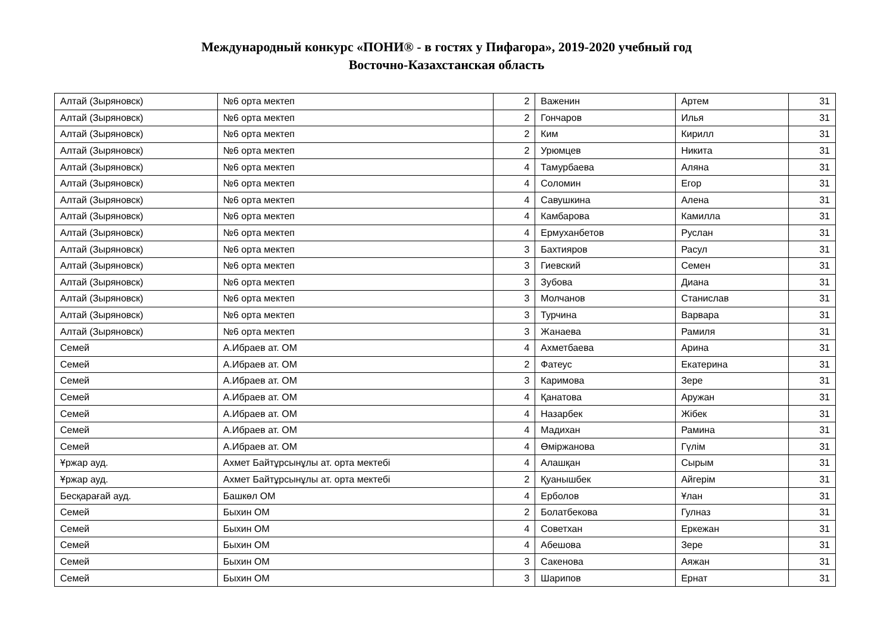Международный конкурс «ПОНИ® - в гостях у Пифагора», 2019-2020 учебный год
Восточно-Казахстанская область
| Алтай (Зыряновск) | №6 орта мектеп | 2 | Важенин | Артем | 31 |
| Алтай (Зыряновск) | №6 орта мектеп | 2 | Гончаров | Илья | 31 |
| Алтай (Зыряновск) | №6 орта мектеп | 2 | Ким | Кирилл | 31 |
| Алтай (Зыряновск) | №6 орта мектеп | 2 | Урюмцев | Никита | 31 |
| Алтай (Зыряновск) | №6 орта мектеп | 4 | Тамурбаева | Аляна | 31 |
| Алтай (Зыряновск) | №6 орта мектеп | 4 | Соломин | Егор | 31 |
| Алтай (Зыряновск) | №6 орта мектеп | 4 | Савушкина | Алена | 31 |
| Алтай (Зыряновск) | №6 орта мектеп | 4 | Камбарова | Камилла | 31 |
| Алтай (Зыряновск) | №6 орта мектеп | 4 | Ермуханбетов | Руслан | 31 |
| Алтай (Зыряновск) | №6 орта мектеп | 3 | Бахтияров | Расул | 31 |
| Алтай (Зыряновск) | №6 орта мектеп | 3 | Гиевский | Семен | 31 |
| Алтай (Зыряновск) | №6 орта мектеп | 3 | Зубова | Диана | 31 |
| Алтай (Зыряновск) | №6 орта мектеп | 3 | Молчанов | Станислав | 31 |
| Алтай (Зыряновск) | №6 орта мектеп | 3 | Турчина | Варвара | 31 |
| Алтай (Зыряновск) | №6 орта мектеп | 3 | Жанаева | Рамиля | 31 |
| Семей | А.Ибраев ат. ОМ | 4 | Ахметбаева | Арина | 31 |
| Семей | А.Ибраев ат. ОМ | 2 | Фатеус | Екатерина | 31 |
| Семей | А.Ибраев ат. ОМ | 3 | Каримова | Зере | 31 |
| Семей | А.Ибраев ат. ОМ | 4 | Қанатова | Аружан | 31 |
| Семей | А.Ибраев ат. ОМ | 4 | Назарбек | Жібек | 31 |
| Семей | А.Ибраев ат. ОМ | 4 | Мадихан | Рамина | 31 |
| Семей | А.Ибраев ат. ОМ | 4 | Өміржанова | Гүлім | 31 |
| Ұржар ауд. | Ахмет Байтұрсынұлы ат. орта мектебі | 4 | Алашқан | Сырым | 31 |
| Ұржар ауд. | Ахмет Байтұрсынұлы ат. орта мектебі | 2 | Қуанышбек | Айгерім | 31 |
| Бесқарағай ауд. | Башкөл ОМ | 4 | Ерболов | Ұлан | 31 |
| Семей | Быхин ОМ | 2 | Болатбекова | Гулназ | 31 |
| Семей | Быхин ОМ | 4 | Советхан | Еркежан | 31 |
| Семей | Быхин ОМ | 4 | Абешова | Зере | 31 |
| Семей | Быхин ОМ | 3 | Сакенова | Аяжан | 31 |
| Семей | Быхин ОМ | 3 | Шарипов | Ернат | 31 |